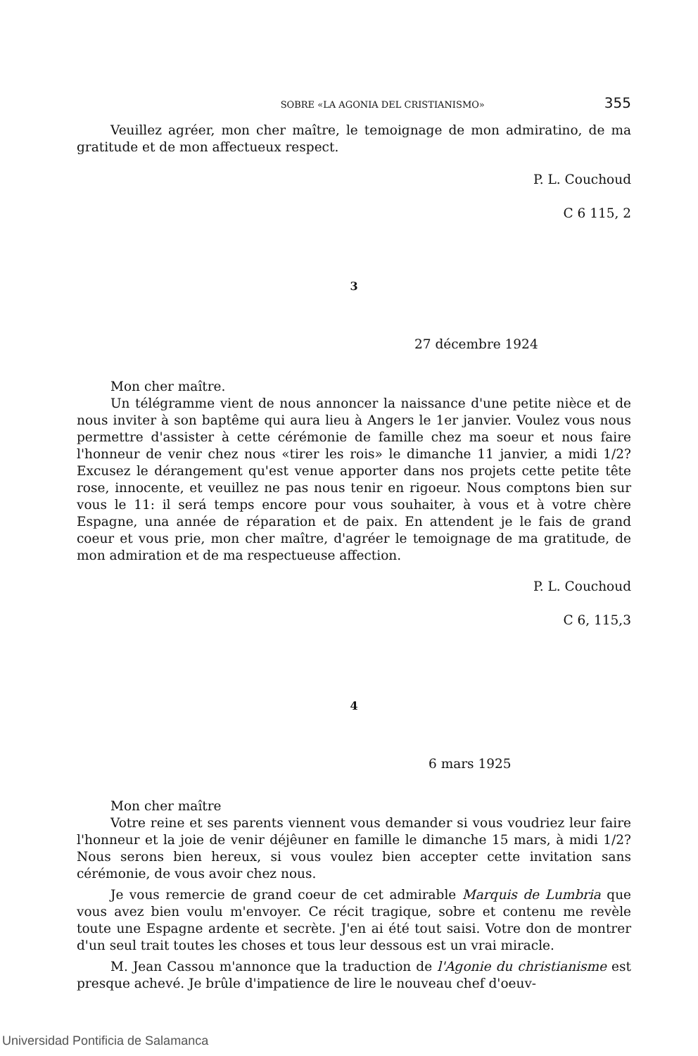SOBRE «LA AGONIA DEL CRISTIANISMO» 355
Veuillez agréer, mon cher maître, le temoignage de mon admiratino, de ma gratitude et de mon affectueux respect.
P. L. Couchoud
C 6 115, 2
3
27 décembre 1924
Mon cher maître.
Un télégramme vient de nous annoncer la naissance d'une petite nièce et de nous inviter à son baptême qui aura lieu à Angers le 1er janvier. Voulez vous nous permettre d'assister à cette cérémonie de famille chez ma soeur et nous faire l'honneur de venir chez nous «tirer les rois» le dimanche 11 janvier, a midi 1/2? Excusez le dérangement qu'est venue apporter dans nos projets cette petite tête rose, innocente, et veuillez ne pas nous tenir en rigoeur. Nous comptons bien sur vous le 11: il será temps encore pour vous souhaiter, à vous et à votre chère Espagne, una année de réparation et de paix. En attendent je le fais de grand coeur et vous prie, mon cher maître, d'agréer le temoignage de ma gratitude, de mon admiration et de ma respectueuse affection.
P. L. Couchoud
C 6, 115,3
4
6 mars 1925
Mon cher maître
Votre reine et ses parents viennent vous demander si vous voudriez leur faire l'honneur et la joie de venir déjêuner en famille le dimanche 15 mars, à midi 1/2? Nous serons bien hereux, si vous voulez bien accepter cette invitation sans cérémonie, de vous avoir chez nous.
Je vous remercie de grand coeur de cet admirable Marquis de Lumbria que vous avez bien voulu m'envoyer. Ce récit tragique, sobre et contenu me revèle toute une Espagne ardente et secrète. J'en ai été tout saisi. Votre don de montrer d'un seul trait toutes les choses et tous leur dessous est un vrai miracle.
M. Jean Cassou m'annonce que la traduction de l'Agonie du christianisme est presque achevé. Je brûle d'impatience de lire le nouveau chef d'oeuv-
Universidad Pontificia de Salamanca